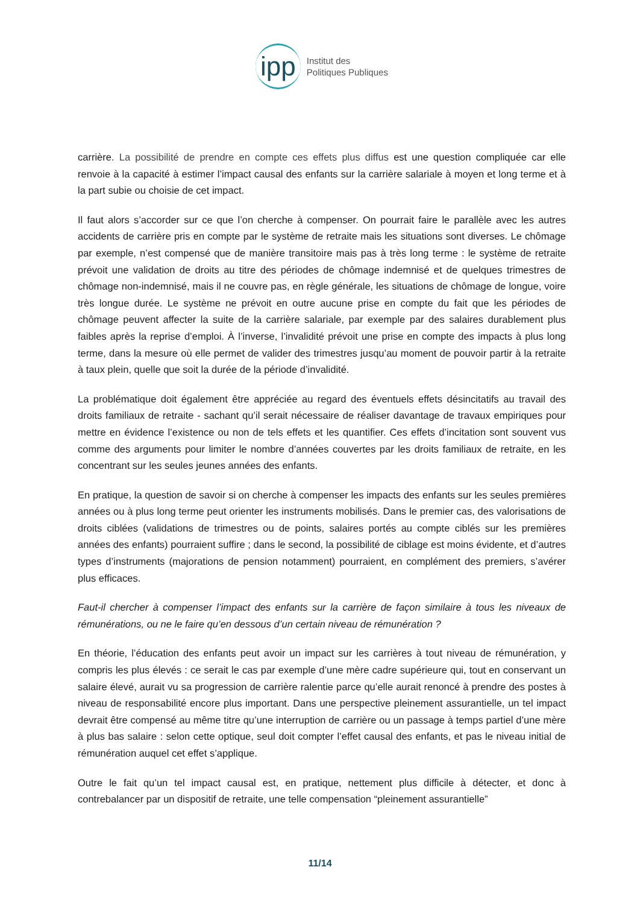ipp Institut des
Politiques Publiques
carrière. La possibilité de prendre en compte ces effets plus diffus est une question compliquée car elle renvoie à la capacité à estimer l’impact causal des enfants sur la carrière salariale à moyen et long terme et à la part subie ou choisie de cet impact.
Il faut alors s’accorder sur ce que l’on cherche à compenser. On pourrait faire le parallèle avec les autres accidents de carrière pris en compte par le système de retraite mais les situations sont diverses. Le chômage par exemple, n’est compensé que de manière transitoire mais pas à très long terme : le système de retraite prévoit une validation de droits au titre des périodes de chômage indemnisé et de quelques trimestres de chômage non-indemnisé, mais il ne couvre pas, en règle générale, les situations de chômage de longue, voire très longue durée. Le système ne prévoit en outre aucune prise en compte du fait que les périodes de chômage peuvent affecter la suite de la carrière salariale, par exemple par des salaires durablement plus faibles après la reprise d’emploi. À l’inverse, l’invalidité prévoit une prise en compte des impacts à plus long terme, dans la mesure où elle permet de valider des trimestres jusqu’au moment de pouvoir partir à la retraite à taux plein, quelle que soit la durée de la période d’invalidité.
La problématique doit également être appréciée au regard des éventuels effets désincitatifs au travail des droits familiaux de retraite - sachant qu’il serait nécessaire de réaliser davantage de travaux empiriques pour mettre en évidence l’existence ou non de tels effets et les quantifier. Ces effets d’incitation sont souvent vus comme des arguments pour limiter le nombre d’années couvertes par les droits familiaux de retraite, en les concentrant sur les seules jeunes années des enfants.
En pratique, la question de savoir si on cherche à compenser les impacts des enfants sur les seules premières années ou à plus long terme peut orienter les instruments mobilisés. Dans le premier cas, des valorisations de droits ciblées (validations de trimestres ou de points, salaires portés au compte ciblés sur les premières années des enfants) pourraient suffire ; dans le second, la possibilité de ciblage est moins évidente, et d’autres types d’instruments (majorations de pension notamment) pourraient, en complément des premiers, s’avérer plus efficaces.
Faut-il chercher à compenser l’impact des enfants sur la carrière de façon similaire à tous les niveaux de rémunérations, ou ne le faire qu’en dessous d’un certain niveau de rémunération ?
En théorie, l’éducation des enfants peut avoir un impact sur les carrières à tout niveau de rémunération, y compris les plus élevés : ce serait le cas par exemple d’une mère cadre supérieure qui, tout en conservant un salaire élevé, aurait vu sa progression de carrière ralentie parce qu’elle aurait renoncé à prendre des postes à niveau de responsabilité encore plus important. Dans une perspective pleinement assurantielle, un tel impact devrait être compensé au même titre qu’une interruption de carrière ou un passage à temps partiel d’une mère à plus bas salaire : selon cette optique, seul doit compter l’effet causal des enfants, et pas le niveau initial de rémunération auquel cet effet s’applique.
Outre le fait qu’un tel impact causal est, en pratique, nettement plus difficile à détecter, et donc à contrebalancer par un dispositif de retraite, une telle compensation “pleinement assurantielle”
11/14